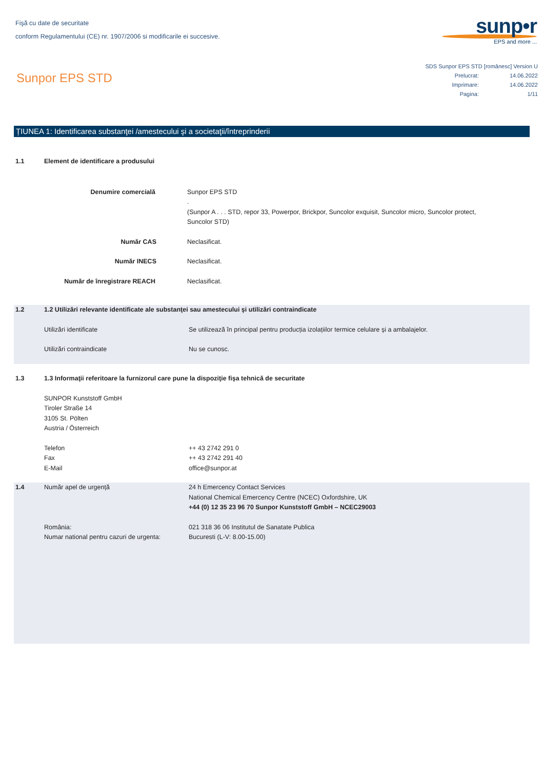Fişă cu date de securitate
conform Regulamentului (CE) nr. 1907/2006 si modificarile ei succesive.
sunp•r
EPS and more ...
Sunpor EPS STD
SDS Sunpor EPS STD [românesc] Version U
| Prelucrat: | 14.06.2022 |
| Imprimare: | 14.06.2022 |
| Pagina: | 1/11 |
ȚIUNEA 1: Identificarea substanţei /amestecului şi a societaţii/întreprinderii
1.1 Element de identificare a produsului
Denumire comercială Sunpor EPS STD
.
(Sunpor A . . . STD, repor 33, Powerpor, Brickpor, Suncolor exquisit, Suncolor micro, Suncolor protect,
Suncolor STD)
Număr CAS Neclasificat.
Număr INECS Neclasificat.
Număr de înregistrare REACH Neclasificat.
1.2 1.2 Utilizări relevante identificate ale substanţei sau amestecului şi utilizări contraindicate
Utilizări identificate Se utilizează în principal pentru producția izolațiilor termice celulare și a ambalajelor.
Utilizări contraindicate Nu se cunosc.
1.3 1.3 Informaţii referitoare la furnizorul care pune la dispoziţie fişa tehnică de securitate
SUNPOR Kunststoff GmbH
Tiroler Straße 14
3105 St. Pölten
Austria / Österreich
Telefon
Fax
E-Mail
++ 43 2742 291 0
++ 43 2742 291 40
office@sunpor.at
1.4 Număr apel de urgență 24 h Emercency Contact Services
National Chemical Emercency Centre (NCEC) Oxfordshire, UK
+44 (0) 12 35 23 96 70 Sunpor Kunststoff GmbH – NCEC29003
România:
Numar national pentru cazuri de urgenta:
021 318 36 06 Institutul de Sanatate Publica
Bucuresti (L-V: 8.00-15.00)